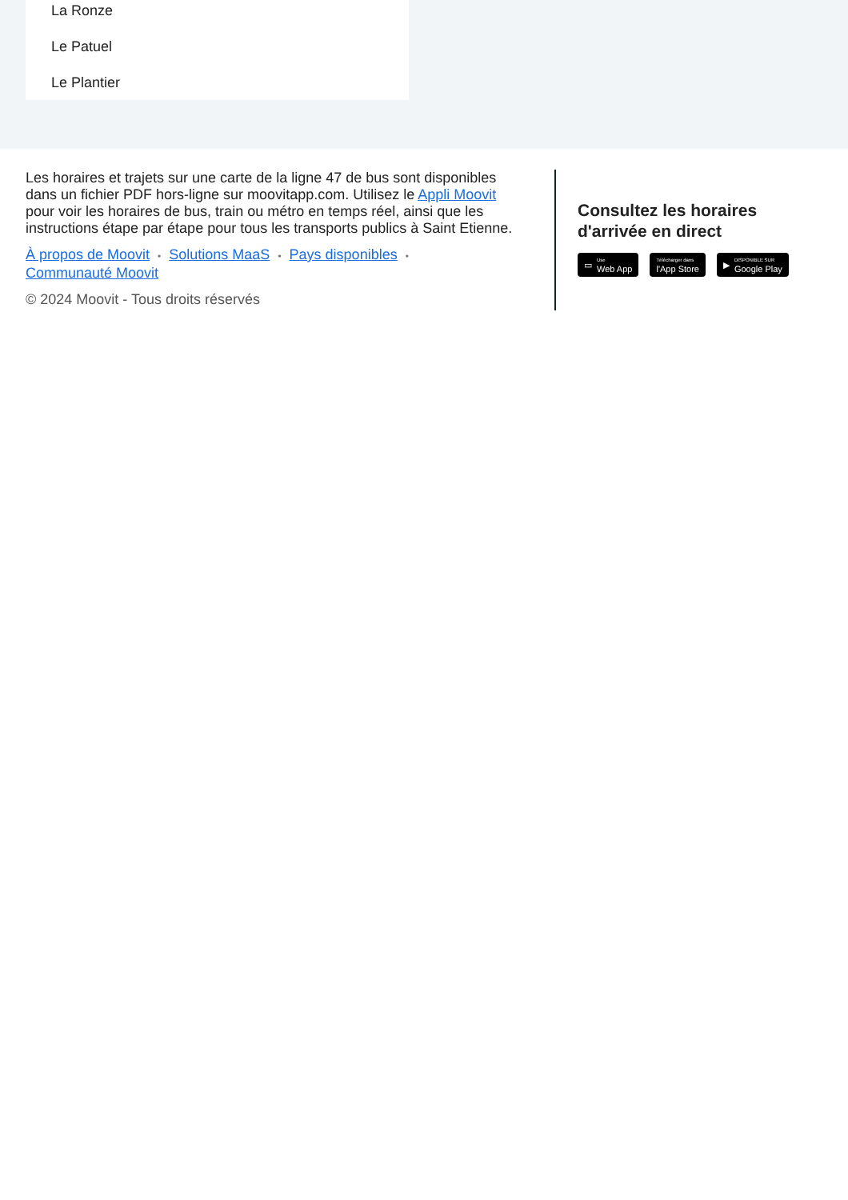La Ronze
Le Patuel
Le Plantier
Les horaires et trajets sur une carte de la ligne 47 de bus sont disponibles dans un fichier PDF hors-ligne sur moovitapp.com. Utilisez le Appli Moovit pour voir les horaires de bus, train ou métro en temps réel, ainsi que les instructions étape par étape pour tous les transports publics à Saint Etienne.
À propos de Moovit • Solutions MaaS • Pays disponibles •
Communauté Moovit
© 2024 Moovit - Tous droits réservés
Consultez les horaires
d'arrivée en direct
▭ Use
Web App
Télécharger dans
l'App Store
▶ DISPONIBLE SUR
Google Play